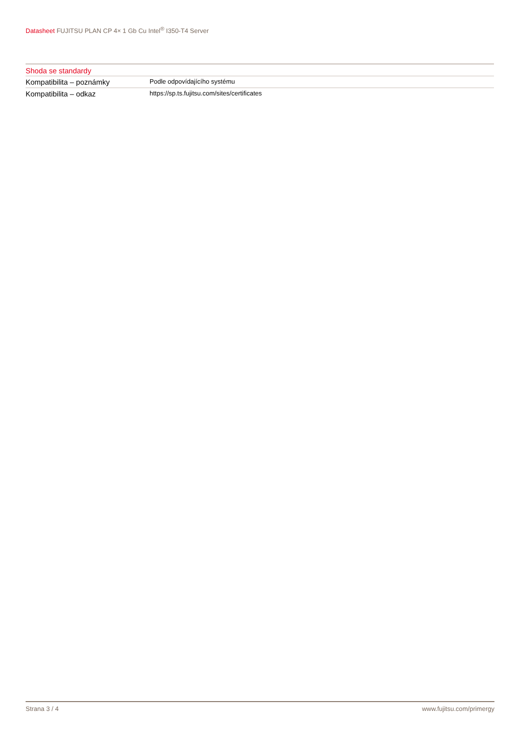Datasheet FUJITSU PLAN CP 4× 1 Gb Cu Intel<sup>®</sup> I350-T4 Server
Shoda se standardy
| Kompatibilita – poznámky | Podle odpovídajícího systému |
| Kompatibilita – odkaz | https://sp.ts.fujitsu.com/sites/certificates |
Strana 3 / 4 www.fujitsu.com/primergy